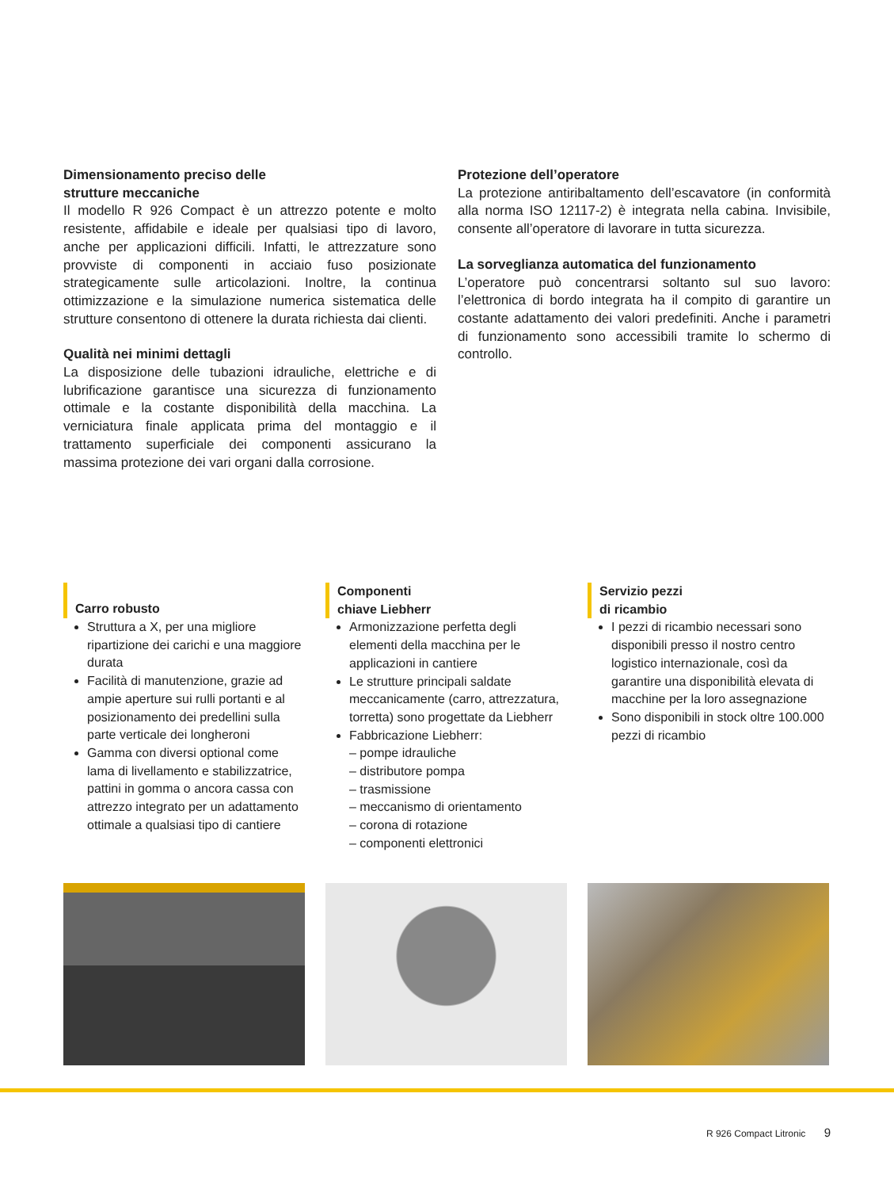Dimensionamento preciso delle
strutture meccaniche
Il modello R 926 Compact è un attrezzo potente e molto resistente, affidabile e ideale per qualsiasi tipo di lavoro, anche per applicazioni difficili. Infatti, le attrezzature sono provviste di componenti in acciaio fuso posizionate strategicamente sulle articolazioni. Inoltre, la continua ottimizzazione e la simulazione numerica sistematica delle strutture consentono di ottenere la durata richiesta dai clienti.
Qualità nei minimi dettagli
La disposizione delle tubazioni idrauliche, elettriche e di lubrificazione garantisce una sicurezza di funzionamento ottimale e la costante disponibilità della macchina. La verniciatura finale applicata prima del montaggio e il trattamento superficiale dei componenti assicurano la massima protezione dei vari organi dalla corrosione.
Protezione dell’operatore
La protezione antiribaltamento dell’escavatore (in conformità alla norma ISO 12117-2) è integrata nella cabina. Invisibile, consente all’operatore di lavorare in tutta sicurezza.
La sorveglianza automatica del funzionamento
L’operatore può concentrarsi soltanto sul suo lavoro: l’elettronica di bordo integrata ha il compito di garantire un costante adattamento dei valori predefiniti. Anche i parametri di funzionamento sono accessibili tramite lo schermo di controllo.
Carro robusto
Struttura a X, per una migliore ripartizione dei carichi e una maggiore durata
Facilità di manutenzione, grazie ad ampie aperture sui rulli portanti e al posizionamento dei predellini sulla parte verticale dei longheroni
Gamma con diversi optional come lama di livellamento e stabilizzatrice, pattini in gomma o ancora cassa con attrezzo integrato per un adattamento ottimale a qualsiasi tipo di cantiere
Componenti
chiave Liebherr
Armonizzazione perfetta degli elementi della macchina per le applicazioni in cantiere
Le strutture principali saldate meccanicamente (carro, attrezzatura, torretta) sono progettate da Liebherr
Fabbricazione Liebherr:
– pompe idrauliche
– distributore pompa
– trasmissione
– meccanismo di orientamento
– corona di rotazione
– componenti elettronici
Servizio pezzi
di ricambio
I pezzi di ricambio necessari sono disponibili presso il nostro centro logistico internazionale, così da garantire una disponibilità elevata di macchine per la loro assegnazione
Sono disponibili in stock oltre 100.000 pezzi di ricambio
R 926 Compact Litronic 9